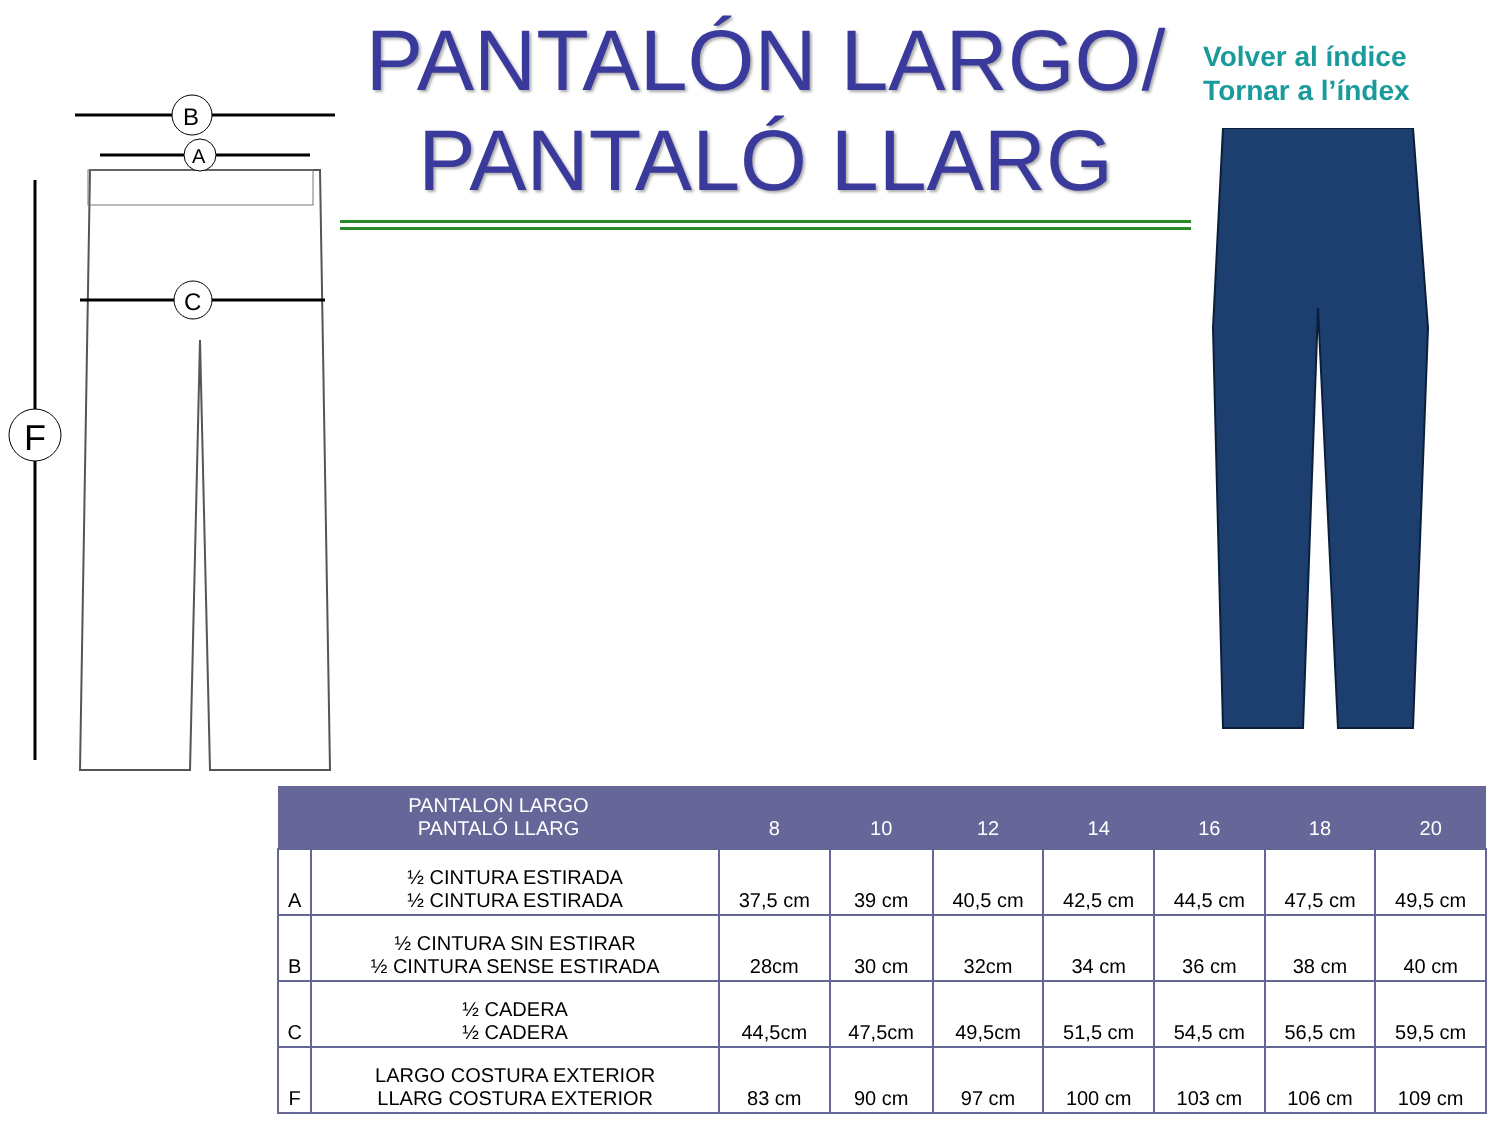F
B
A
C
PANTALÓN LARGO/
PANTALÓ LLARG
Volver al índice
Tornar a l’índex
| PANTALON LARGO PANTALÓ LLARG | | 8 | 10 | 12 | 14 | 16 | 18 | 20 |
| --- | --- | --- | --- | --- | --- | --- | --- | --- |
| A | ½ CINTURA ESTIRADA ½ CINTURA ESTIRADA | 37,5 cm | 39 cm | 40,5 cm | 42,5 cm | 44,5 cm | 47,5 cm | 49,5 cm |
| B | ½ CINTURA SIN ESTIRAR ½ CINTURA SENSE ESTIRADA | 28cm | 30 cm | 32cm | 34 cm | 36 cm | 38 cm | 40 cm |
| C | ½ CADERA ½ CADERA | 44,5cm | 47,5cm | 49,5cm | 51,5 cm | 54,5 cm | 56,5 cm | 59,5 cm |
| F | LARGO COSTURA EXTERIOR LLARG COSTURA EXTERIOR | 83 cm | 90 cm | 97 cm | 100 cm | 103 cm | 106 cm | 109 cm |